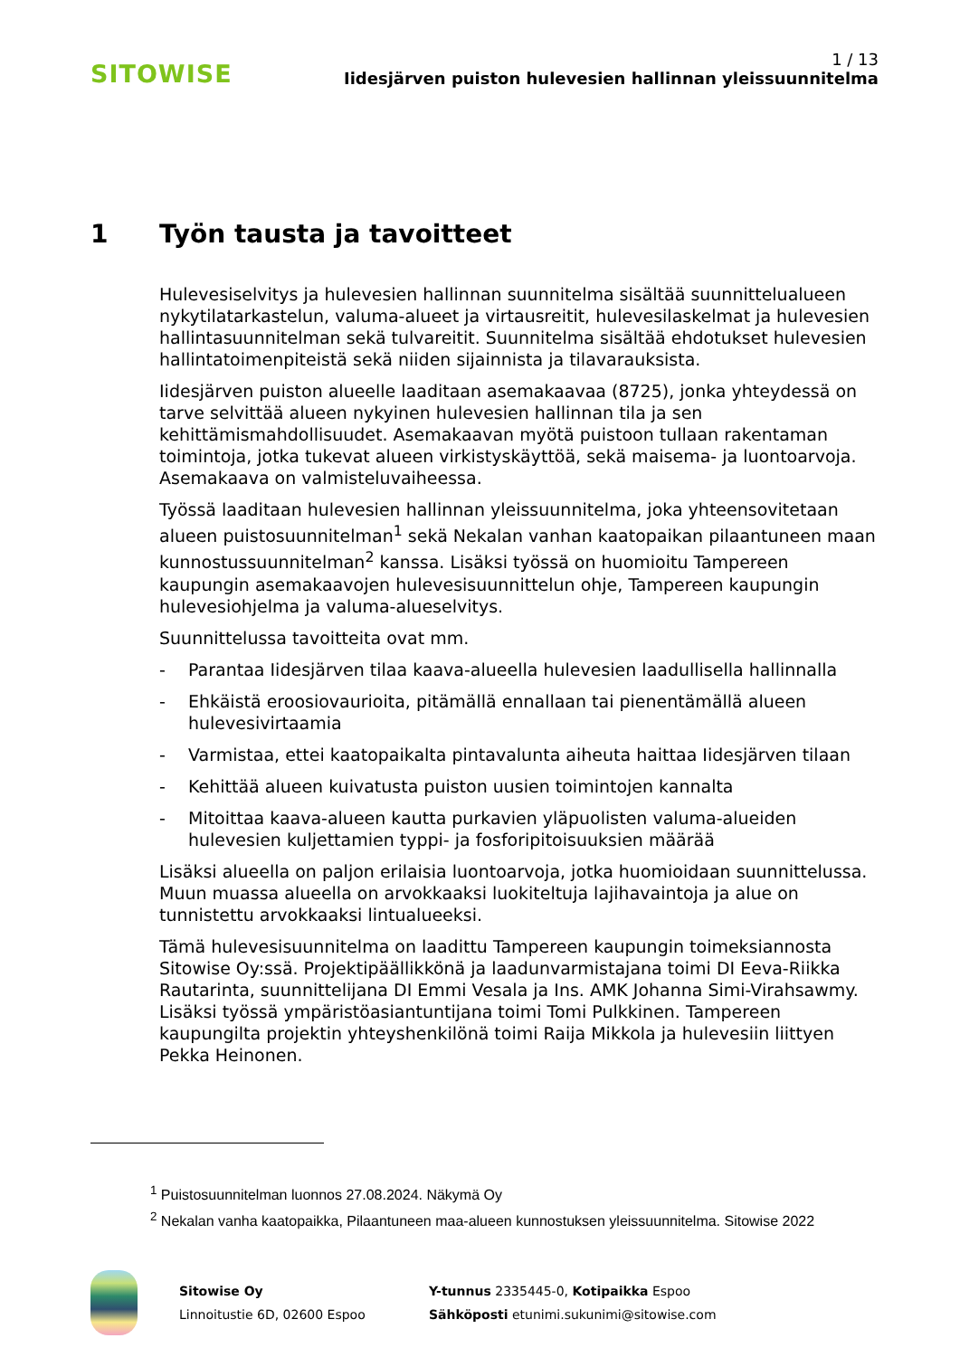SITOWISE
1 / 13
Iidesjärven puiston hulevesien hallinnan yleissuunnitelma
1 Työn tausta ja tavoitteet
Hulevesiselvitys ja hulevesien hallinnan suunnitelma sisältää suunnittelualueen nykytilatarkastelun, valuma-alueet ja virtausreitit, hulevesilaskelmat ja hulevesien hallintasuunnitelman sekä tulvareitit. Suunnitelma sisältää ehdotukset hulevesien hallintatoimenpiteistä sekä niiden sijainnista ja tilavarauksista.
Iidesjärven puiston alueelle laaditaan asemakaavaa (8725), jonka yhteydessä on tarve selvittää alueen nykyinen hulevesien hallinnan tila ja sen kehittämismahdollisuudet. Asemakaavan myötä puistoon tullaan rakentaman toimintoja, jotka tukevat alueen virkistyskäyttöä, sekä maisema- ja luontoarvoja. Asemakaava on valmisteluvaiheessa.
Työssä laaditaan hulevesien hallinnan yleissuunnitelma, joka yhteensovitetaan alueen puistosuunnitelman<sup>1</sup> sekä Nekalan vanhan kaatopaikan pilaantuneen maan kunnostussuunnitelman<sup>2</sup> kanssa. Lisäksi työssä on huomioitu Tampereen kaupungin asemakaavojen hulevesisuunnittelun ohje, Tampereen kaupungin hulevesiohjelma ja valuma-alueselvitys.
Suunnittelussa tavoitteita ovat mm.
- Parantaa Iidesjärven tilaa kaava-alueella hulevesien laadullisella hallinnalla
- Ehkäistä eroosiovaurioita, pitämällä ennallaan tai pienentämällä alueen hulevesivirtaamia
- Varmistaa, ettei kaatopaikalta pintavalunta aiheuta haittaa Iidesjärven tilaan
- Kehittää alueen kuivatusta puiston uusien toimintojen kannalta
- Mitoittaa kaava-alueen kautta purkavien yläpuolisten valuma-alueiden hulevesien kuljettamien typpi- ja fosforipitoisuuksien määrää
Lisäksi alueella on paljon erilaisia luontoarvoja, jotka huomioidaan suunnittelussa. Muun muassa alueella on arvokkaaksi luokiteltuja lajihavaintoja ja alue on tunnistettu arvokkaaksi lintualueeksi.
Tämä hulevesisuunnitelma on laadittu Tampereen kaupungin toimeksiannosta Sitowise Oy:ssä. Projektipäällikkönä ja laadunvarmistajana toimi DI Eeva-Riikka Rautarinta, suunnittelijana DI Emmi Vesala ja Ins. AMK Johanna Simi-Virahsawmy. Lisäksi työssä ympäristöasiantuntijana toimi Tomi Pulkkinen. Tampereen kaupungilta projektin yhteyshenkilönä toimi Raija Mikkola ja hulevesiin liittyen Pekka Heinonen.
<sup>1</sup> Puistosuunnitelman luonnos 27.08.2024. Näkymä Oy
<sup>2</sup> Nekalan vanha kaatopaikka, Pilaantuneen maa-alueen kunnostuksen yleissuunnitelma. Sitowise 2022
Sitowise Oy
Linnoitustie 6D, 02600 Espoo
Y-tunnus 2335445-0, Kotipaikka Espoo
Sähköposti etunimi.sukunimi@sitowise.com